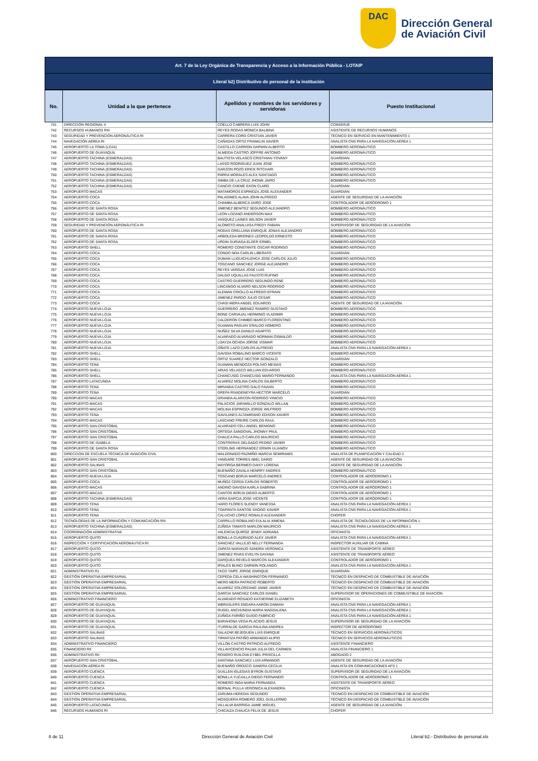DAC
Dirección General
de Aviación Civil
| Art. 7 de la Ley Orgánica de Transparencia y Acceso a la Información Pública - LOTAIP |
| Literal b2) Distributivo de personal de la institución |
| No. | Unidad a la que pertenece | Apellidos y nombres de los servidores y servidoras | Puesto Institucional |
| --- | --- | --- | --- |
| 741 | DIRECCIÓN REGIONAL II | COELLO CABRERA LUIS JOHN | CONSERJE |
| 742 | RECURSOS HUMANOS RIII | REYES RODAS MONICA BALBINA | ASISTENTE DE RECURSOS HUMANOS |
| 743 | SEGURIDAD Y PREVENCIÓN AERONÁUTICA RI | CARRERA CORO CRISTIAN JAVIER | TÉCNICO EN SERVICIO EN MANTENIMIENTO 1 |
| 744 | NAVEGACIÓN AÉREA RI | CAÑADAS ORTIZ FRANKLIN XAVIER | ANALISTA CNS PARA LA NAVEGACIÓN AÉREA 1 |
| 745 | AEROPUERTO LA TOMA (LOJA) | CASTILLO CARRION DARWIN ALBERTO | BOMBERO AERONÁUTICO |
| 746 | AEROPUERTO DE GUAYAQUIL | ALMEIDA CASTRO JOFFRE ANTONIO | BOMBERO AERONÁUTICO |
| 747 | AEROPUERTO TACHINA (ESMERALDAS) | BAUTISTA VELASCO CRISTHIAN YOVANY | GUARDIÁN |
| 748 | AEROPUERTO TACHINA (ESMERALDAS) | LASSO RODRIGUEZ JUAN JOSE | BOMBERO AERONÁUTICO |
| 749 | AEROPUERTO TACHINA (ESMERALDAS) | GARZON POZO ERICK RITCHARI | BOMBERO AERONÁUTICO |
| 750 | AEROPUERTO TACHINA (ESMERALDAS) | PARRA MORALES ALEX SANTIAGO | BOMBERO AERONÁUTICO |
| 751 | AEROPUERTO TACHINA (ESMERALDAS) | SIMBA DE LA CRUZ JHONN JAIRO | BOMBERO AERONÁUTICO |
| 752 | AEROPUERTO TACHINA (ESMERALDAS) | CANCIO CHEME EXON CLARD | GUARDIÁN |
| 753 | AEROPUERTO MACAS | MATAMOROS ESPINOZA JOSE ALEXANDER | GUARDIÁN |
| 754 | AEROPUERTO COCA | PALADINES ALAVA JOHN ALFREDO | AGENTE DE SEGURIDAD DE LA AVIACIÓN |
| 755 | AEROPUERTO COCA | CHAMBA ALBERCA JAIRO JOSE | CONTROLADOR DE AERÓDROMO 1 |
| 756 | AEROPUERTO DE SANTA ROSA | JIMENEZ BENITEZ SEGUNDO ALEJANDRO | BOMBERO AERONÁUTICO |
| 757 | AEROPUERTO DE SANTA ROSA | LEON LOZANO ANDERSON MAX | BOMBERO AERONÁUTICO |
| 758 | AEROPUERTO DE SANTA ROSA | VASQUEZ LAINES WILSON JAVIER | BOMBERO AERONÁUTICO |
| 759 | SEGURIDAD Y PREVENCIÓN AERONÁUTICA RI | ALOMOTO ANALUISA FREDY FABIAN | SUPERVISOR DE SEGURIDAD DE LA AVIACIÓN |
| 760 | AEROPUERTO DE SANTA ROSA | RODAS ORELLANA ENRIQUE JONAS ALEJANDRO | BOMBERO AERONÁUTICO |
| 761 | AEROPUERTO DE SANTA ROSA | ARBOLEDA BRIONES LEOPOLDO ERNESTO | BOMBERO AERONÁUTICO |
| 762 | AEROPUERTO DE SANTA ROSA | URDIN SURIAGA ELDER ERMEL | BOMBERO AERONÁUTICO |
| 763 | AEROPUERTO SHELL | ROMERO CONSTANTE OSCAR RODRIGO | BOMBERO AERONÁUTICO |
| 764 | AEROPUERTO COCA | CONDO NOA CARLIN LIBERATO | GUARDIÁN |
| 765 | AEROPUERTO COCA | DUMAN LLIGUICHUZHCA JOSE CARLOS JULIO | BOMBERO AERONÁUTICO |
| 766 | AEROPUERTO COCA | TOSCANO SANCHEZ JORGE ALEJANDRO | BOMBERO AERONÁUTICO |
| 767 | AEROPUERTO COCA | REYES VARGAS JOSE LUIS | BOMBERO AERONÁUTICO |
| 768 | AEROPUERTO COCA | DALGO UQUILLAS FAUSTO RUFINO | BOMBERO AERONÁUTICO |
| 769 | AEROPUERTO COCA | CASTRO GUERRERO SEGUNDO RENE | BOMBERO AERONÁUTICO |
| 770 | AEROPUERTO COCA | LINCANGO ALVARO NELSON RODRIGO | BOMBERO AERONÁUTICO |
| 771 | AEROPUERTO COCA | ALEMAN CRIOLLO ALFREDO EFRAIN | BOMBERO AERONÁUTICO |
| 772 | AEROPUERTO COCA | JIMENEZ PARDO JULIO CESAR | BOMBERO AERONÁUTICO |
| 773 | AEROPUERTO COCA | CHASI MERA ANGEL EDUARDO | AGENTE DE SEGURIDAD DE LA AVIACIÓN |
| 774 | AEROPUERTO NUEVA LOJA | GUERRERO JIMENEZ RAMIRO GUSTAVO | BOMBERO AERONÁUTICO |
| 775 | AEROPUERTO NUEVA LOJA | BONE CARVAJAL HERMINIO VLADIMIR | BOMBERO AERONÁUTICO |
| 776 | AEROPUERTO NUEVA LOJA | CALDERON CHIMBO MARCO FLORENTINO | BOMBERO AERONÁUTICO |
| 777 | AEROPUERTO NUEVA LOJA | GUAMAN PAGUAY ERALDO HOMERO | BOMBERO AERONÁUTICO |
| 778 | AEROPUERTO NUEVA LOJA | NUÑEZ SILVA DANILO AGAPITO | BOMBERO AERONÁUTICO |
| 779 | AEROPUERTO NUEVA LOJA | ALVARADO ALVARADO NORMAN OSWALDO | BOMBERO AERONÁUTICO |
| 780 | AEROPUERTO NUEVA LOJA | LOAYZA OCHOA JORGE VISMAR | BOMBERO AERONÁUTICO |
| 781 | AEROPUERTO NUEVA LOJA | OÑATE LAZO CARLOS ALFREDO | ANALISTA CNS PARA LA NAVEGACIÓN AÉREA 1 |
| 782 | AEROPUERTO SHELL | GAVIDIA ROBALINO MARCO VICENTE | BOMBERO AERONÁUTICO |
| 783 | AEROPUERTO SHELL | ORTIZ SUAREZ HECTOR GONZALO | GUARDIÁN |
| 784 | AEROPUERTO TENA | GUAMAN MENDOZA POLIVIO MESIAS | BOMBERO AERONÁUTICO |
| 785 | AEROPUERTO SHELL | ARIAS VELASCO WILLIAN EDUARDO | BOMBERO AERONÁUTICO |
| 786 | AEROPUERTO SHELL | CHANCUSIG CHANCUSIG MARIO FERNANDO | ANALISTA CNS PARA LA NAVEGACIÓN AÉREA 1 |
| 787 | AEROPUERTO LATACUNGA | ALVAREZ MOLINA CARLOS GILBERTO | BOMBERO AERONÁUTICO |
| 788 | AEROPUERTO TENA | MIRANDA CASTRO GALO FAVIAN | BOMBERO AERONÁUTICO |
| 789 | AEROPUERTO TENA | GREFA RIVADENEYRA HECTOR MARCELO | GUARDIÁN |
| 790 | AEROPUERTO MACAS | GRANDA ALARCON RODRIGO VINICIO | BOMBERO AERONÁUTICO |
| 791 | AEROPUERTO MACAS | PALACIOS JARAMILLO GONZALO WILLAN | BOMBERO AERONÁUTICO |
| 792 | AEROPUERTO MACAS | MOLINA ESPINOZA JORGE WILFRIDO | BOMBERO AERONÁUTICO |
| 793 | AEROPUERTO TENA | GAVILANES ALTAMIRANO EDISON XAVIER | BOMBERO AERONÁUTICO |
| 794 | AEROPUERTO MACAS | LASCANO FREIRE CARLOS RAUL | BOMBERO AERONÁUTICO |
| 795 | AEROPUERTO SAN CRISTÓBAL | ALVARADO CELI ANGEL BENIGNO | BOMBERO AERONÁUTICO |
| 796 | AEROPUERTO SAN CRISTÓBAL | ORTEGA SANDOVAL JHONNY PAUL | BOMBERO AERONÁUTICO |
| 797 | AEROPUERTO SAN CRISTÓBAL | CHAUCA PALLO CARLOS MAURICIO | BOMBERO AERONÁUTICO |
| 798 | AEROPUERTO DE ISABELA | CONTRERAS DELGADO PEDRO JAVIER | BOMBERO AERONÁUTICO |
| 799 | AEROPUERTO DE SANTA ROSA | STERLING HERNANDEZ ERWIN ULIANOV | BOMBERO AERONÁUTICO |
| 800 | DIRECCION DE ESCUELA TÉCNICA DE AVIACIÓN CIVIL | MALDONADO PAZMIÑO MARCIA SEMIRAMIS | ANALISTA DE PLANIFICACIÓN Y CALIDAD 2 |
| 801 | AEROPUERTO SAN CRISTÓBAL | YANGARE TORRES ABEL DARIO | AGENTE DE SEGURIDAD DE LA AVIACIÓN |
| 802 | AEROPUERTO SALINAS | MAYORGA BERMEO DAISY LORENA | AGENTE DE SEGURIDAD DE LA AVIACIÓN |
| 803 | AEROPUERTO SAN CRISTÓBAL | BUENAÑO ZAVALA HENRRY ANDRES | BOMBERO AERONÁUTICO |
| 804 | AEROPUERTO NUEVA LOJA | TOSCANO BORJA MARCELO ANDRES | CONTROLADOR DE AERÓDROMO 1 |
| 805 | AEROPUERTO COCA | MUÑOZ CERDA CARLOS ROBERTO | CONTROLADOR DE AERÓDROMO 1 |
| 806 | AEROPUERTO MACAS | ANDINO GAVIDIA KARLA SABRINA | CONTROLADOR DE AERÓDROMO 1 |
| 807 | AEROPUERTO MACAS | CANTOS BORJA DIEGO ALBERTO | CONTROLADOR DE AERÓDROMO 1 |
| 808 | AEROPUERTO TACHINA (ESMERALDAS) | VERA GARCIA JOSE VICENTE | CONTROLADOR DE AERÓDROMO 1 |
| 809 | AEROPUERTO TENA | HARO FLORES SLENDY VANESSA | ANALISTA CNS PARA LA NAVEGACIÓN AÉREA 1 |
| 810 | AEROPUERTO TENA | TOAPANTA SANTOS SHOGO XAVIER | ANALISTA CNS PARA LA NAVEGACIÓN AÉREA 1 |
| 811 | AEROPUERTO TENA | CALUCHO LOPEZ RONALD ALEXANDER | CHOFER |
| 812 | TECNOLOGÍAS DE LA INFORMACIÓN Y COMUNICACIÓN RIII | CARRILLO ROBALINO EULALIA XIMENA | ANALISTA DE TECNOLOGÍAS DE LA INFORMACIÓN 1 |
| 813 | AEROPUERTO TACHINA (ESMERALDAS) | ZUÑIGA TAMAYO MARLON MAURICIO | ANALISTA CNS PARA LA NAVEGACIÓN AÉREA 1 |
| 814 | COORDINACIÓN ADMINISTRATIVA | VALENCIA QUIROZ JENNY ADRIANA | OFICINISTA |
| 815 | AEROPUERTO QUITO | BONILLA CUADRADO ALEX JAVIER | ANALISTA CNS PARA LA NAVEGACIÓN AÉREA 1 |
| 816 | INSPECCIÓN Y CERTIFICACIÓN AERONÁUTICA RI | SANCHEZ VALLEJO NELLY FERNANDA | INSPECTOR AUXILIAR DE CABINA |
| 817 | AEROPUERTO QUITO | ZAPATA NARANJO SANDRA VERONICA | ASISTENTE DE TRANSPORTE AÉREO |
| 818 | AEROPUERTO QUITO | JIMENEZ RIVAS EVELYN DAYANA | ASISTENTE DE TRANSPORTE AÉREO |
| 819 | AEROPUERTO QUITO | DARQUEA REVELO MARCOS ALEXANDER | CONTROLADOR DE AERÓDROMO 1 |
| 820 | AEROPUERTO QUITO | IPIALES BUNCI DARWIN ROLANDO | ANALISTA CNS PARA LA NAVEGACIÓN AÉREA 1 |
| 821 | ADMINISTRATIVO R1 | TACO TAIPE JORGE ENRIQUE | GUARDIÁN |
| 822 | GESTIÓN OPERATIVA EMPRESARIAL | CEPEDA CELA WASHINGTON FERNANDO | TÉCNICO EN DESPACHO DE COMBUSTIBLE DE AVIACIÓN |
| 823 | GESTIÓN OPERATIVA EMPRESARIAL | MERO MERA PATRICIO ROBERTO | TÉCNICO EN DESPACHO DE COMBUSTIBLE DE AVIACIÓN |
| 824 | GESTIÓN OPERATIVA EMPRESARIAL | ALVAREZ SOLORZANO JAIME JAVIER | TÉCNICO EN DESPACHO DE COMBUSTIBLE DE AVIACIÓN |
| 825 | GESTIÓN OPERATIVA EMPRESARIAL | GARCIA SANCHEZ CARLOS DANIEL | SUPERVISOR DE OPERACIONES DE COMBUSTIBLE DE AVIACIÓN |
| 826 | ADMINISTRATIVO FINANCIERO | ALVARADO ROSADO KATHERINE ELIZABETH | OFICINISTA |
| 827 | AEROPUERTO DE GUAYAQUIL | WBRASLERS ENDARA AARON DAMIAN | ANALISTA CNS PARA LA NAVEGACIÓN AÉREA 1 |
| 828 | AEROPUERTO DE GUAYAQUIL | RUGEL ANCHUNDIA MARIA MAGDALENA | ANALISTA CNS PARA LA NAVEGACIÓN AÉREA 1 |
| 829 | AEROPUERTO DE GUAYAQUIL | ZUÑIGA FARIÑO GUIDO FABRICIO | ANALISTA CNS PARA LA NAVEGACIÓN AÉREA 1 |
| 830 | AEROPUERTO DE GUAYAQUIL | BARAHONA VEGA PLACIDO JESUS | SUPERVISOR DE SEGURIDAD DE LA AVIACIÓN |
| 831 | AEROPUERTO DE GUAYAQUIL | ITURRALDE GARCIA PAULINA ANDREA | INSPECTOR DE AERÓDROMO |
| 832 | AEROPUERTO SALINAS | SALAZAR BEJEGUEN LUIS ENRIQUE | TÉCNICO EN SERVICIOS AERONÁUTICOS |
| 833 | AEROPUERTO SALINAS | TIPANTIZA PATIÑO ARMANDO ALIPIO | TÉCNICO EN SERVICIOS AERONÁUTICOS |
| 834 | ADMINISTRATIVO FINANCIERO | VILLON CASTRO PATRICIO ALFREDO | ASISTENTE FINANCIERO |
| 835 | FINANCIERO RII | VILLAVICENCIO PALMA JULIA DEL CARMEN | ANALISTA FINANCIERO 1 |
| 836 | ADMINISTRATIVO RII | ROSERO RUILOVA EYBEL PRISCILLA | ABOGADO 2 |
| 837 | AEROPUERTO SAN CRISTÓBAL | SANTANA SANCHEZ LUIS ARMANDO | AGENTE DE SEGURIDAD DE LA AVIACIÓN |
| 838 | NAVEGACIÓN AÉREA RI | BUENAÑO OROZCO SANDRA CECILIA | ANALISTA EN COMUNICACIONES AFS 1 |
| 839 | AEROPUERTO CUENCA | GUILLEN IGLESIAS BYRON GUSTAVO | SUPERVISOR DE SEGURIDAD DE LA AVIACIÓN |
| 840 | AEROPUERTO CUENCA | BONILLA YUCAILLA DIEGO FERNANDO | CONTROLADOR DE AERÓDROMO 1 |
| 841 | AEROPUERTO CUENCA | ROMERO INGA MARIA FERNANDA | ASISTENTE DE TRANSPORTE AÉREO |
| 842 | AEROPUERTO CUENCA | BERNAL PULLA VERONICA ALEXANDRA | OFICINISTA |
| 843 | GESTIÓN OPERATIVA EMPRESARIAL | ZARUMA HEREDIA SEGUNDO | TÉCNICO EN DESPACHO DE COMBUSTIBLE DE AVIACIÓN |
| 844 | GESTIÓN OPERATIVA EMPRESARIAL | MOSQUERA ROMERO JOEL GUILLERMO | TÉCNICO EN DESPACHO DE COMBUSTIBLE DE AVIACIÓN |
| 845 | AEROPUERTO LATACUNGA | VILLALVA BARRIGA JAIME MIGUEL | AGENTE DE SEGURIDAD DE LA AVIACIÓN |
| 846 | RECURSOS HUMANOS RI | CHICAIZA CHAUCA FELIX DE JESUS | CHOFER |
8 de 11 Dirección General de Aviación Civil Literal b2.- Distributivo de personal.xls